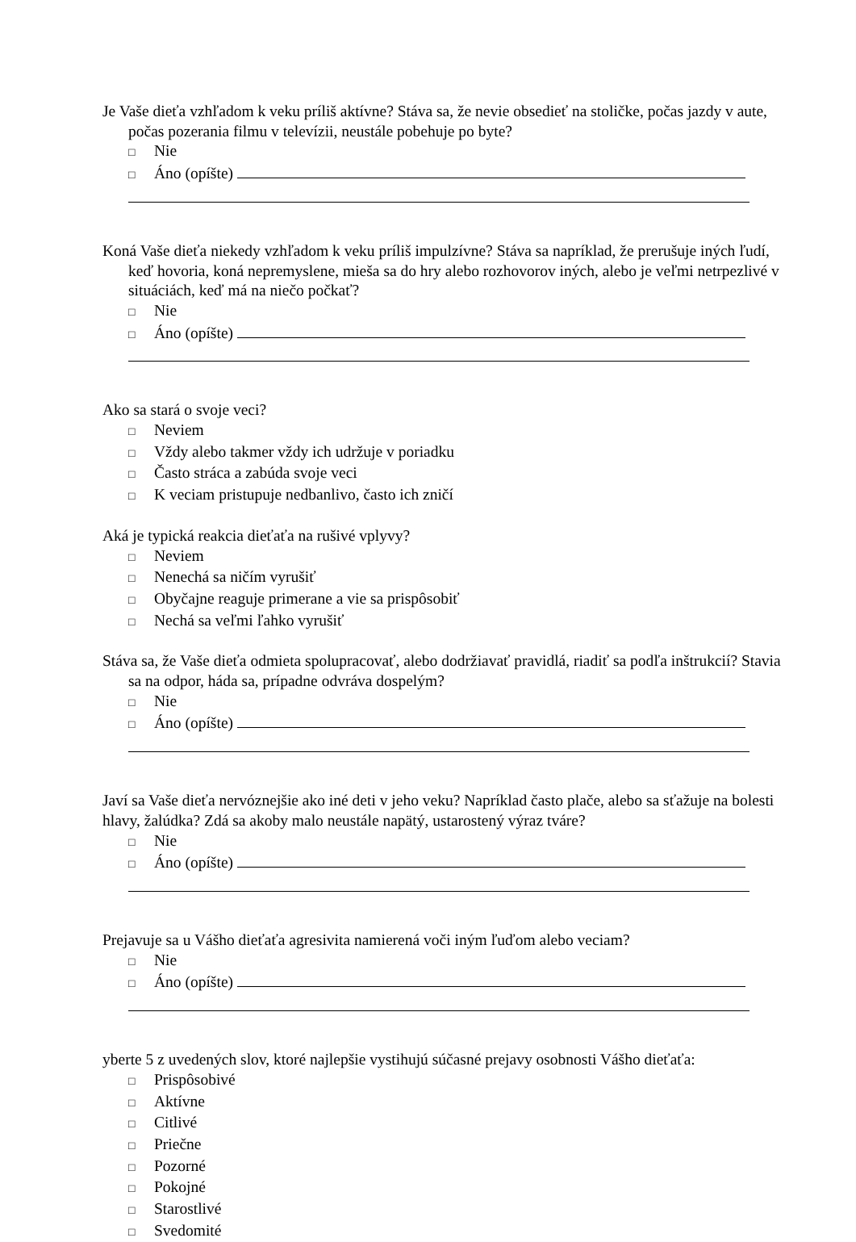Je Vaše dieťa vzhľadom k veku príliš aktívne? Stáva sa, že nevie obsedieť na stoličke, počas jazdy v aute, počas pozerania filmu v televízii, neustále pobehuje po byte?
□ Nie
□ Áno (opíšte)
Koná Vaše dieťa niekedy vzhľadom k veku príliš impulzívne? Stáva sa napríklad, že prerušuje iných ľudí, keď hovoria, koná nepremyslene, mieša sa do hry alebo rozhovorov iných, alebo je veľmi netrpezlivé v situáciách, keď má na niečo počkať?
□ Nie
□ Áno (opíšte)
Ako sa stará o svoje veci?
□ Neviem
□ Vždy alebo takmer vždy ich udržuje v poriadku
□ Často stráca a zabúda svoje veci
□ K veciam pristupuje nedbanlivo, často ich zničí
Aká je typická reakcia dieťaťa na rušivé vplyvy?
□ Neviem
□ Nenechá sa ničím vyrušiť
□ Obyčajne reaguje primerane a vie sa prispôsobiť
□ Nechá sa veľmi ľahko vyrušiť
Stáva sa, že Vaše dieťa odmieta spolupracovať, alebo dodržiavať pravidlá, riadiť sa podľa inštrukcií? Stavia sa na odpor, háda sa, prípadne odvráva dospelým?
□ Nie
□ Áno (opíšte)
Javí sa Vaše dieťa nervóznejšie ako iné deti v jeho veku? Napríklad často plače, alebo sa sťažuje na bolesti hlavy, žalúdka? Zdá sa akoby malo neustále napätý, ustarostený výraz tváre?
□ Nie
□ Áno (opíšte)
Prejavuje sa u Vášho dieťaťa agresivita namierená voči iným ľuďom alebo veciam?
□ Nie
□ Áno (opíšte)
yberte 5 z uvedených slov, ktoré najlepšie vystihujú súčasné prejavy osobnosti Vášho dieťaťa:
□ Prispôsobivé
□ Aktívne
□ Citlivé
□ Priečne
□ Pozorné
□ Pokojné
□ Starostlivé
□ Svedomité